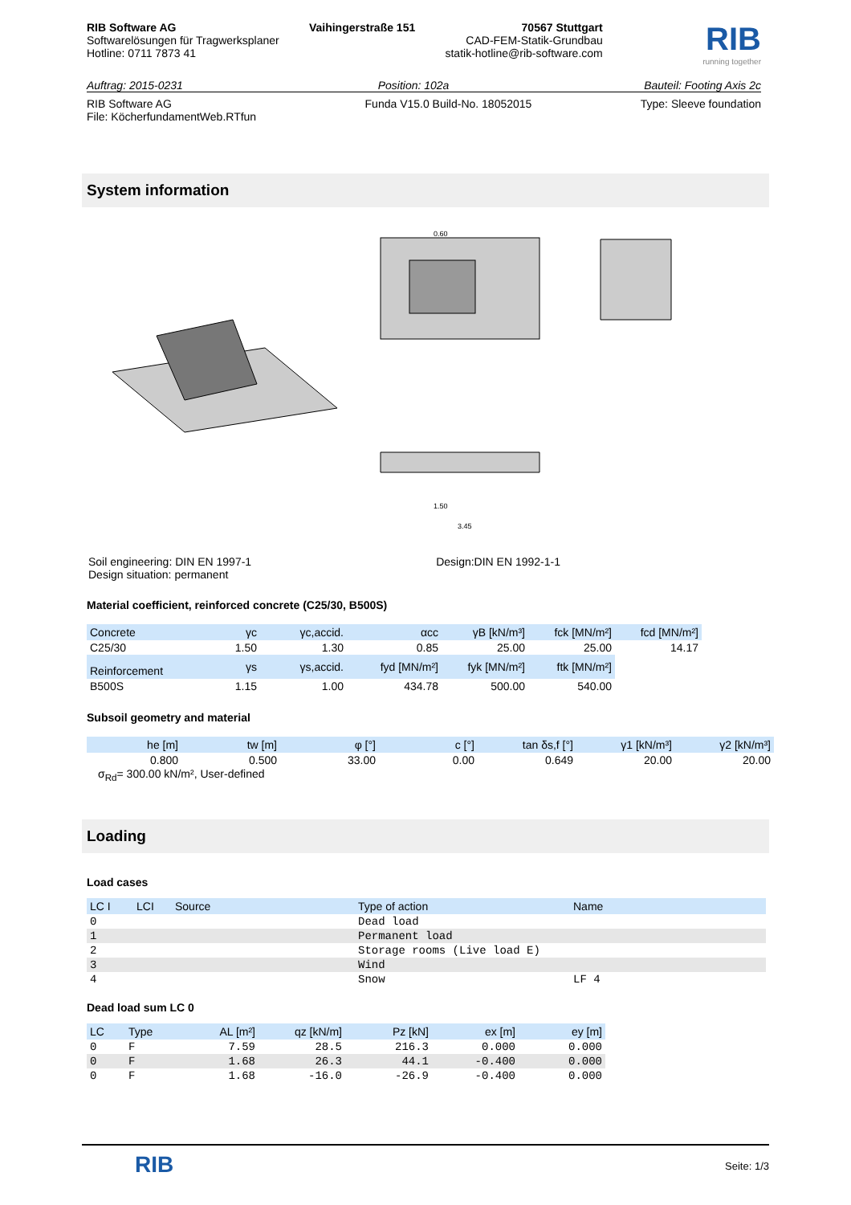RIB Software AG
Softwarelösungen für Tragwerksplaner
Hotline: 0711 7873 41
Vaihingerstraße 151 70567 Stuttgart
CAD-FEM-Statik-Grundbau
statik-hotline@rib-software.com
RIB
running together
Auftrag: 2015-0231 Position: 102a Bauteil: Footing Axis 2c
RIB Software AG
File: KöcherfundamentWeb.RTfun Funda V15.0 Build-No. 18052015 Type: Sleeve foundation
System information
0.60
3.45
1.50
Soil engineering: DIN EN 1997-1
Design situation: permanent Design:DIN EN 1992-1-1
Material coefficient, reinforced concrete (C25/30, B500S)
| Concrete | γc | γc,accid. | αcc | γB [kN/m³] | fck [MN/m²] | fcd [MN/m²] |
| --- | --- | --- | --- | --- | --- | --- |
| C25/30 | 1.50 | 1.30 | 0.85 | 25.00 | 25.00 | 14.17 |
| Reinforcement | γs | γs,accid. | fyd [MN/m²] | fyk [MN/m²] | ftk [MN/m²] | |
| B500S | 1.15 | 1.00 | 434.78 | 500.00 | 540.00 | |
Subsoil geometry and material
| he [m] | tw [m] | φ [°] | c [°] | tan δs,f [°] | γ1 [kN/m³] | γ2 [kN/m³] |
| --- | --- | --- | --- | --- | --- | --- |
| 0.800 | 0.500 | 33.00 | 0.00 | 0.649 | 20.00 | 20.00 |
σ<sub>Rd</sub>= 300.00 kN/m², User-defined
Loading
Load cases
| LC I | LCI | Source | Type of action | Name |
| --- | --- | --- | --- | --- |
| 0 | | | Dead load | |
| 1 | | | Permanent load | |
| 2 | | | Storage rooms (Live load E) | |
| 3 | | | Wind | |
| 4 | | | Snow | LF 4 |
Dead load sum LC 0
| LC | Type | AL [m²] | qz [kN/m] | Pz [kN] | ex [m] | ey [m] |
| --- | --- | --- | --- | --- | --- | --- |
| 0 | F | 7.59 | 28.5 | 216.3 | 0.000 | 0.000 |
| 0 | F | 1.68 | 26.3 | 44.1 | -0.400 | 0.000 |
| 0 | F | 1.68 | -16.0 | -26.9 | -0.400 | 0.000 |
RIB Seite: 1/3